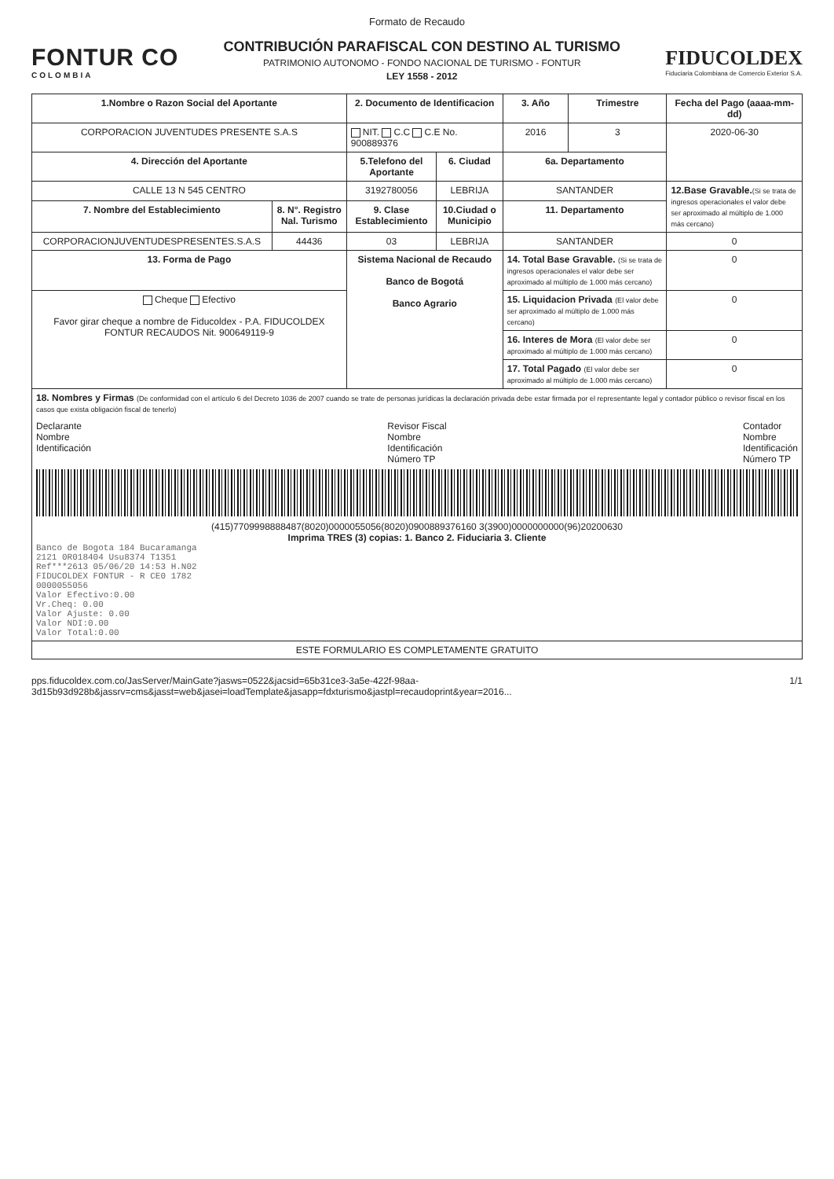Formato de Recaudo
FONTUR CO
COLOMBIA
CONTRIBUCIÓN PARAFISCAL CON DESTINO AL TURISMO
PATRIMONIO AUTONOMO - FONDO NACIONAL DE TURISMO - FONTUR
LEY 1558 - 2012
FIDUCOLDEX
Fiduciaria Colombiana de Comercio Exterior S.A.
| 1.Nombre o Razon Social del Aportante | | 2. Documento de Identificacion | | 3. Año | Trimestre | Fecha del Pago (aaaa-mm-dd) |
| --- | --- | --- | --- | --- | --- | --- |
| CORPORACION JUVENTUDES PRESENTE S.A.S | | NIT. C.C C.E No. 900889376 | | 2016 | 3 | 2020-06-30 |
| 4. Dirección del Aportante | | 5.Telefono del Aportante | 6. Ciudad | 6a. Departamento | | |
| CALLE 13 N 545 CENTRO | | 3192780056 | LEBRIJA | SANTANDER | | 12.Base Gravable. (Si se trata de ingresos operacionales el valor debe ser aproximado al múltiplo de 1.000 más cercano) |
| 7. Nombre del Establecimiento | 8. N°. Registro Nal. Turismo | 9. Clase Establecimiento | 10.Ciudad o Municipio | 11. Departamento | | |
| CORPORACIONJUVENTUDESPRESENTES.S.A.S | 44436 | 03 | LEBRIJA | SANTANDER | | 0 |
| 13. Forma de Pago | | Sistema Nacional de Recaudo Banco de Bogotá Banco Agrario | | 14. Total Base Gravable. (Si se trata de ingresos operacionales el valor debe ser aproximado al múltiplo de 1.000 más cercano) | | 0 |
| Cheque Efectivo Favor girar cheque a nombre de Fiducoldex - P.A. FIDUCOLDEX FONTUR RECAUDOS Nit. 900649119-9 | | | | 15. Liquidacion Privada (El valor debe ser aproximado al múltiplo de 1.000 más cercano) | | 0 |
| | | | | 16. Interes de Mora (El valor debe ser aproximado al múltiplo de 1.000 más cercano) | | 0 |
| | | | | 17. Total Pagado (El valor debe ser aproximado al múltiplo de 1.000 más cercano) | | 0 |
| 18. Nombres y Firmas (De conformidad con el artículo 6 del Decreto 1036 de 2007 cuando se trate de personas jurídicas la declaración privada debe estar firmada por el representante legal y contador público o revisor fiscal en los casos que exista obligación fiscal de tenerlo) Declarante Nombre Identificación Revisor Fiscal Nombre Identificación Número TP Contador Nombre Identificación Número TP (415)7709998888487(8020)0000055056(8020)0900889376160 3(3900)0000000000(96)20200630 Imprima TRES (3) copias: 1. Banco 2. Fiduciaria 3. Cliente Banco de Bogota 184 Bucaramanga 2121 0R018404 Usu8374 T1351 Ref***2613 05/06/20 14:53 H.N02 FIDUCOLDEX FONTUR - R CE0 1782 0000055056 Valor Efectivo:0.00 Vr.Cheq: 0.00 Valor Ajuste: 0.00 Valor NDI:0.00 Valor Total:0.00 | | | | | | |
| ESTE FORMULARIO ES COMPLETAMENTE GRATUITO | | | | | | |
pps.fiducoldex.com.co/JasServer/MainGate?jasws=0522&jacsid=65b31ce3-3a5e-422f-98aa-3d15b93d928b&jassrv=cms&jasst=web&jasei=loadTemplate&jasapp=fdxturismo&jastpl=recaudoprint&year=2016... 1/1